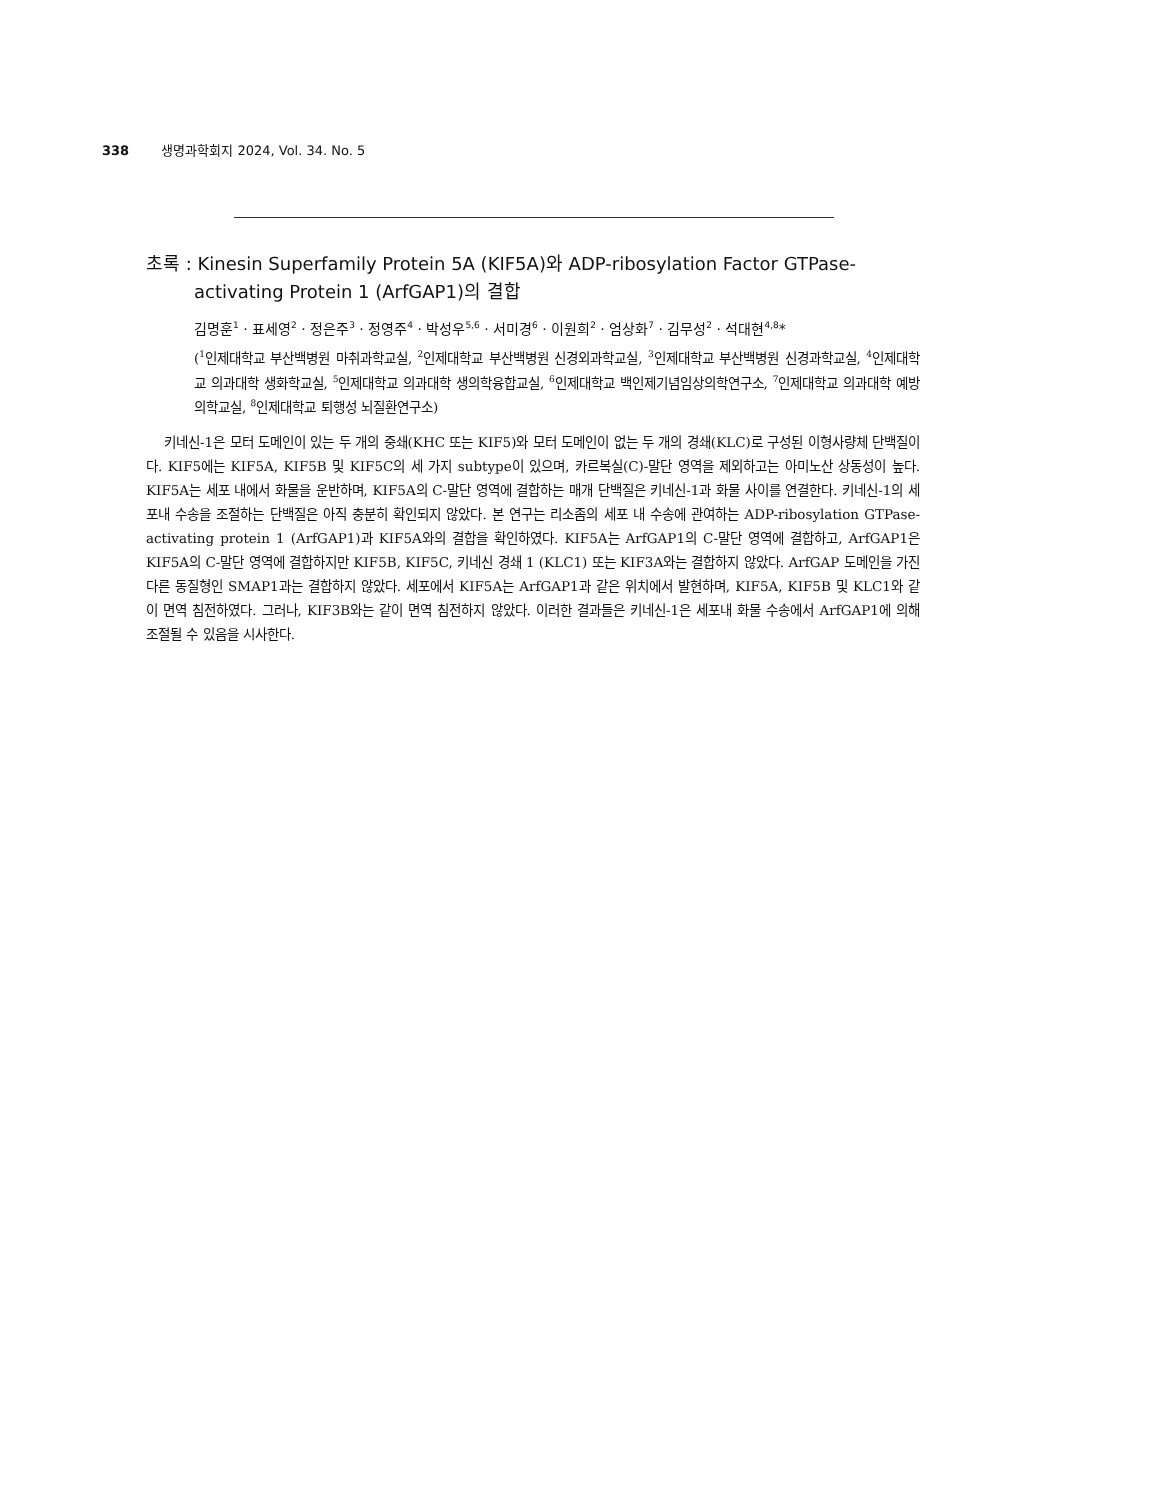338 생명과학회지 2024, Vol. 34. No. 5
초록 : Kinesin Superfamily Protein 5A (KIF5A)와 ADP-ribosylation Factor GTPase-activating Protein 1 (ArfGAP1)의 결합
김명훈<sup>1</sup> · 표세영<sup>2</sup> · 정은주<sup>3</sup> · 정영주<sup>4</sup> · 박성우<sup>5,6</sup> · 서미경<sup>6</sup> · 이원희<sup>2</sup> · 엄상화<sup>7</sup> · 김무성<sup>2</sup> · 석대현<sup>4,8</sup>*
(<sup>1</sup>인제대학교 부산백병원 마취과학교실, <sup>2</sup>인제대학교 부산백병원 신경외과학교실, <sup>3</sup>인제대학교 부산백병원 신경과학교실, <sup>4</sup>인제대학교 의과대학 생화학교실, <sup>5</sup>인제대학교 의과대학 생의학융합교실, <sup>6</sup>인제대학교 백인제기념임상의학연구소, <sup>7</sup>인제대학교 의과대학 예방의학교실, <sup>8</sup>인제대학교 퇴행성 뇌질환연구소)
키네신-1은 모터 도메인이 있는 두 개의 중쇄(KHC 또는 KIF5)와 모터 도메인이 없는 두 개의 경쇄(KLC)로 구성된 이형사량체 단백질이다. KIF5에는 KIF5A, KIF5B 및 KIF5C의 세 가지 subtype이 있으며, 카르복실(C)-말단 영역을 제외하고는 아미노산 상동성이 높다. KIF5A는 세포 내에서 화물을 운반하며, KIF5A의 C-말단 영역에 결합하는 매개 단백질은 키네신-1과 화물 사이를 연결한다. 키네신-1의 세포내 수송을 조절하는 단백질은 아직 충분히 확인되지 않았다. 본 연구는 리소좀의 세포 내 수송에 관여하는 ADP-ribosylation GTPase-activating protein 1 (ArfGAP1)과 KIF5A와의 결합을 확인하였다. KIF5A는 ArfGAP1의 C-말단 영역에 결합하고, ArfGAP1은 KIF5A의 C-말단 영역에 결합하지만 KIF5B, KIF5C, 키네신 경쇄 1 (KLC1) 또는 KIF3A와는 결합하지 않았다. ArfGAP 도메인을 가진 다른 동질형인 SMAP1과는 결합하지 않았다. 세포에서 KIF5A는 ArfGAP1과 같은 위치에서 발현하며, KIF5A, KIF5B 및 KLC1와 같이 면역 침전하였다. 그러나, KIF3B와는 같이 면역 침전하지 않았다. 이러한 결과들은 키네신-1은 세포내 화물 수송에서 ArfGAP1에 의해 조절될 수 있음을 시사한다.